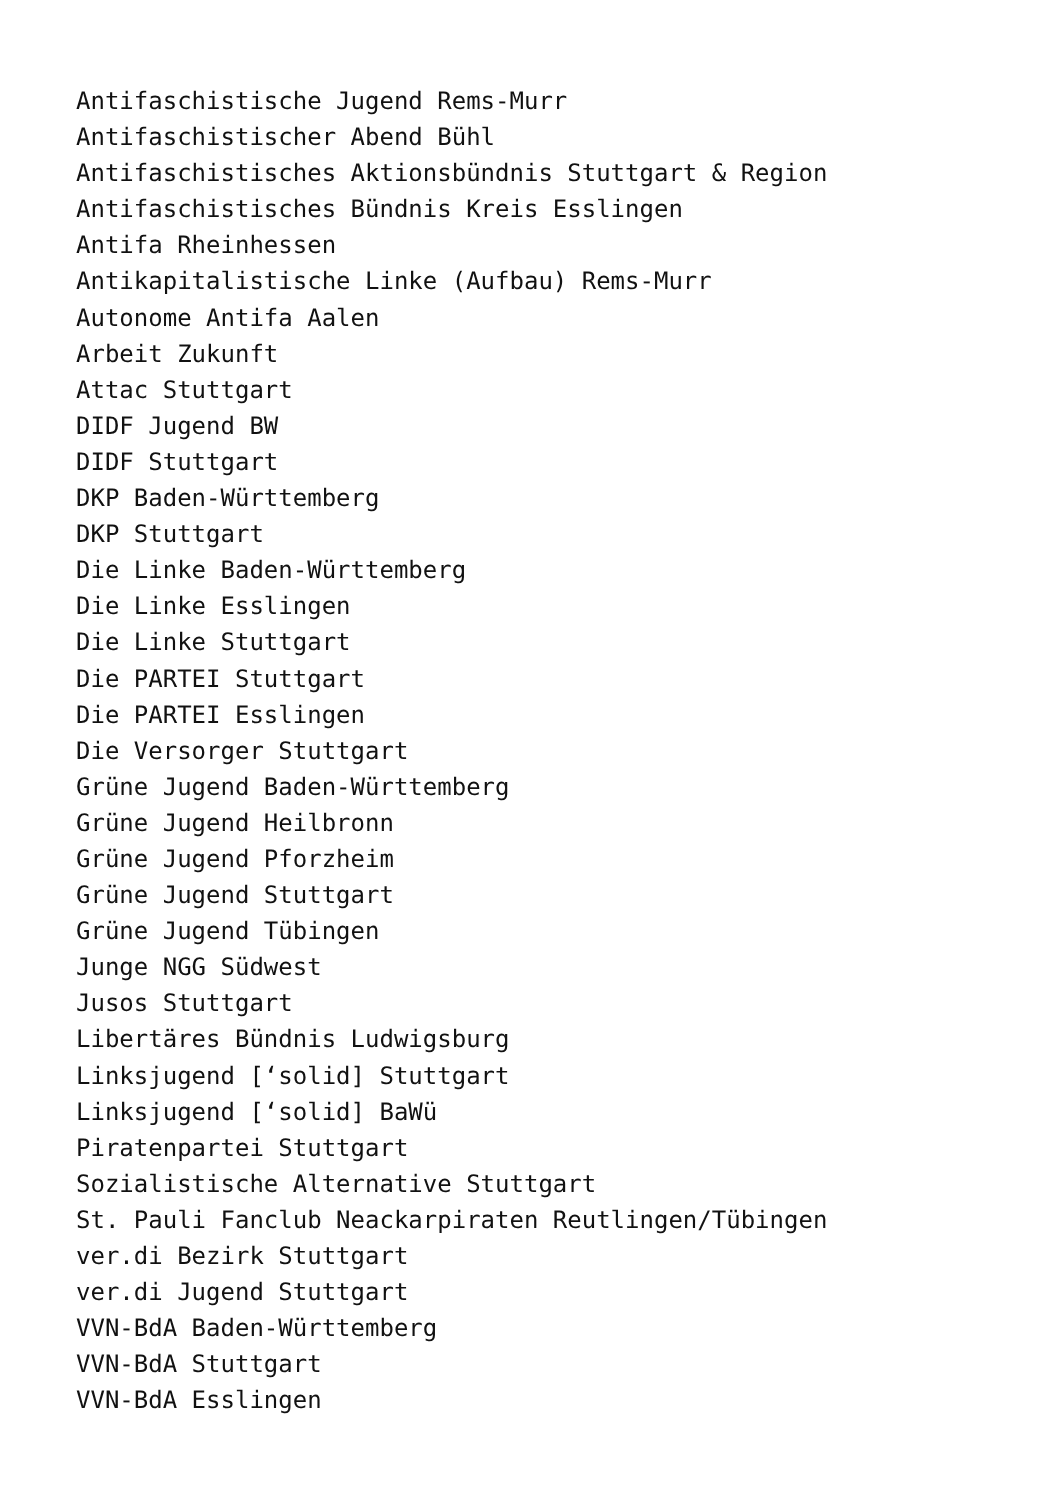Antifaschistische Jugend Rems-Murr
Antifaschistischer Abend Bühl
Antifaschistisches Aktionsbündnis Stuttgart & Region
Antifaschistisches Bündnis Kreis Esslingen
Antifa Rheinhessen
Antikapitalistische Linke (Aufbau) Rems-Murr
Autonome Antifa Aalen
Arbeit Zukunft
Attac Stuttgart
DIDF Jugend BW
DIDF Stuttgart
DKP Baden-Württemberg
DKP Stuttgart
Die Linke Baden-Württemberg
Die Linke Esslingen
Die Linke Stuttgart
Die PARTEI Stuttgart
Die PARTEI Esslingen
Die Versorger Stuttgart
Grüne Jugend Baden-Württemberg
Grüne Jugend Heilbronn
Grüne Jugend Pforzheim
Grüne Jugend Stuttgart
Grüne Jugend Tübingen
Junge NGG Südwest
Jusos Stuttgart
Libertäres Bündnis Ludwigsburg
Linksjugend [‘solid] Stuttgart
Linksjugend [‘solid] BaWü
Piratenpartei Stuttgart
Sozialistische Alternative Stuttgart
St. Pauli Fanclub Neackarpiraten Reutlingen/Tübingen
ver.di Bezirk Stuttgart
ver.di Jugend Stuttgart
VVN-BdA Baden-Württemberg
VVN-BdA Stuttgart
VVN-BdA Esslingen